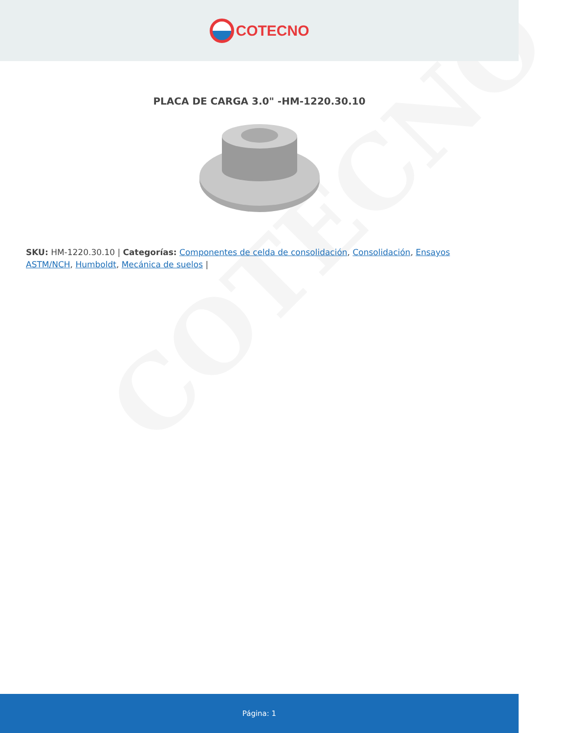COTECNO
COTECNO
PLACA DE CARGA 3.0" -HM-1220.30.10
SKU: HM-1220.30.10 | Categorías: Componentes de celda de consolidación, Consolidación, Ensayos ASTM/NCH, Humboldt, Mecánica de suelos |
Página: 1